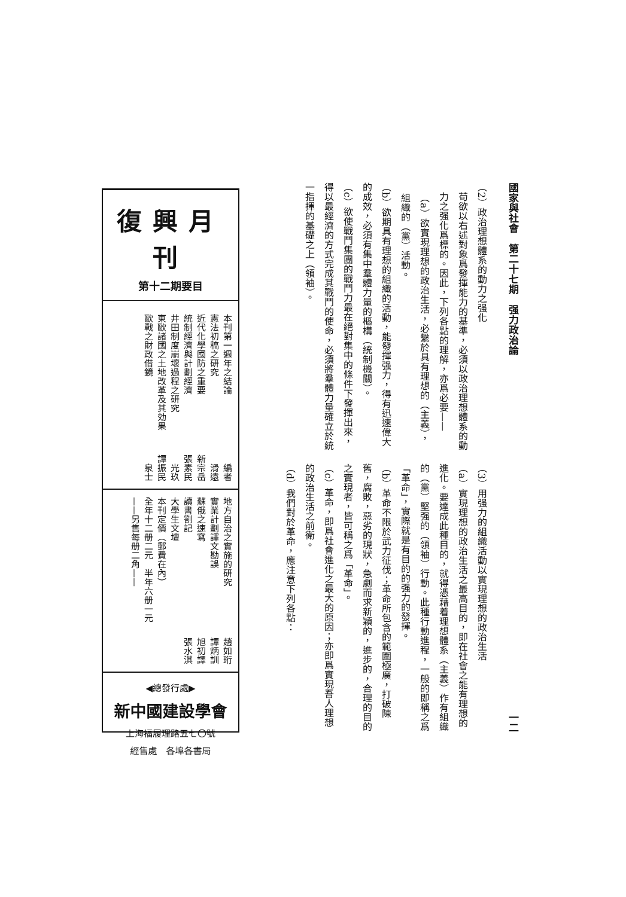國家與社會　第二十七期　强力政治論 一二
（2）政治理想體系的動力之强化
苟欲以右述對象爲發揮能力的基準，必須以政治理想體系的動力之强化爲標的。因此，下列各點的理解，亦爲必要——
（a）欲實現理想的政治生活，必繫於具有理想的（主義），組織的（黨）活動。
（b）欲期具有理想的組織的活動，能發揮强力，得有迅速偉大的成效，必須有集中羣體力量的樞構（統制機關）。
（c）欲使戰鬥集團的戰鬥力最在絕對集中的條件下發揮出來，得以最經濟的方式完成其戰鬥的使命，必須將羣體力量確立於統一指揮的基礎之上（領袖）。
（3）用强力的組織活動以實現理想的政治生活
（a）實現理想的政治生活之最高目的，即在社會之能有理想的進化。要達成此種目的，就得憑藉着理想體系（主義）作有組織的（黨）堅强的（領袖）行動。此種行動進程，一般的即稱之爲「革命」，實際就是有目的的强力的發揮。
（b）革命不限於武力征伐；革命所包含的範圍極廣，打破陳舊，腐敗，惡劣的現狀，急劇而求新穎的，進步的，合理的目的之實現者，皆可稱之爲「革命」。
（c）革命，即爲社會進化之最大的原因；亦即爲實現吾人理想的政治生活之前衛。
（d）我們對於革命，應注意下列各點：
復興月刊
第十二期要目
本刊第一週年之結論 編者
憲法初稿之研究 滑遠
近代化學國防之重要 新宗岳
統制經濟與計劃經濟 張素民
井田制度崩壞過程之研究 光玖
東歐諸國之土地改革及其効果 譚振民
歐戰之財政借鏡 泉士
地方自治之實施的研究 趙如珩
實業計劃譯文勘誤 譚炳訓
蘇俄之速寫 旭初譯
讀書劄記 張水淇
大學生文壇
本刊定價（郵費在內）
全年十二册二元　半年六册一元
——另售每册二角——
◀總發行處▶
新中國建設學會
上海福履理路五七〇號
經售處　各埠各書局